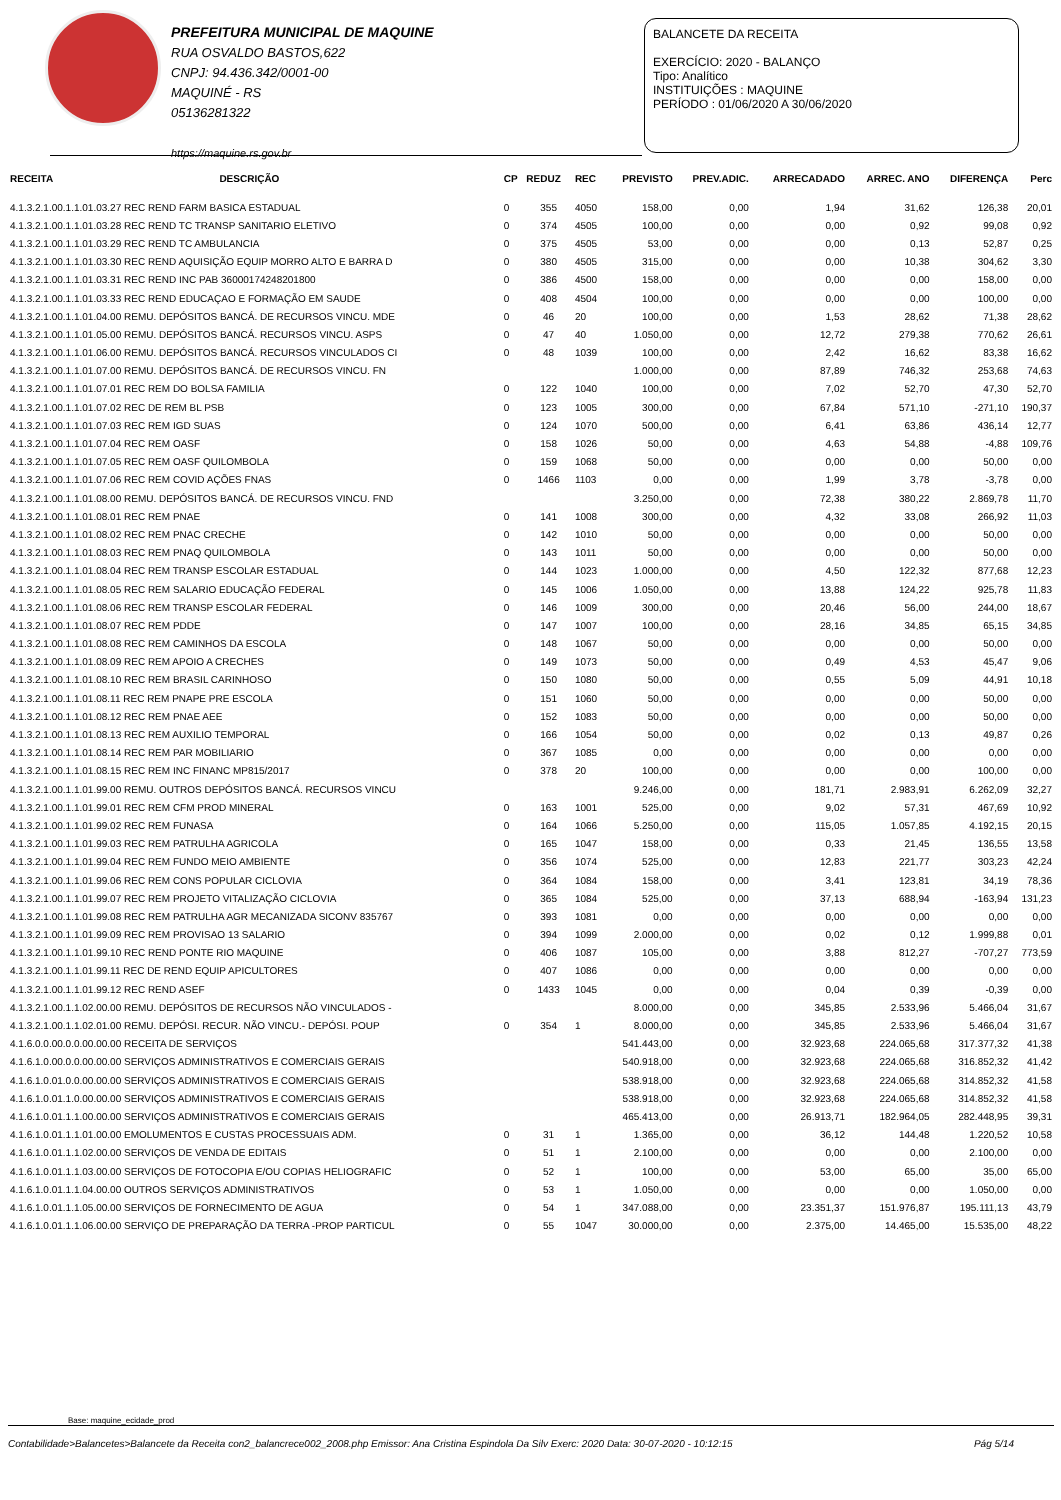PREFEITURA MUNICIPAL DE MAQUINE
RUA OSVALDO BASTOS,622
CNPJ: 94.436.342/0001-00
MAQUINÉ - RS
05136281322
https://maquine.rs.gov.br
BALANCETE DA RECEITA
EXERCÍCIO: 2020 - BALANÇO
Tipo: Analítico
INSTITUIÇÕES : MAQUINE
PERÍODO : 01/06/2020 A 30/06/2020
| RECEITA | DESCRIÇÃO | CP | REDUZ | REC | PREVISTO | PREV.ADIC. | ARRECADADO | ARREC. ANO | DIFERENÇA | Perc |
| --- | --- | --- | --- | --- | --- | --- | --- | --- | --- | --- |
| 4.1.3.2.1.00.1.1.01.03.27 REC REND FARM BASICA ESTADUAL | | 0 | 355 | 4050 | 158,00 | 0,00 | 1,94 | 31,62 | 126,38 | 20,01 |
| 4.1.3.2.1.00.1.1.01.03.28 REC REND TC TRANSP SANITARIO ELETIVO | | 0 | 374 | 4505 | 100,00 | 0,00 | 0,00 | 0,92 | 99,08 | 0,92 |
| 4.1.3.2.1.00.1.1.01.03.29 REC REND TC AMBULANCIA | | 0 | 375 | 4505 | 53,00 | 0,00 | 0,00 | 0,13 | 52,87 | 0,25 |
| 4.1.3.2.1.00.1.1.01.03.30 REC REND AQUISIÇÃO EQUIP MORRO ALTO E BARRA D | | 0 | 380 | 4505 | 315,00 | 0,00 | 0,00 | 10,38 | 304,62 | 3,30 |
| 4.1.3.2.1.00.1.1.01.03.31 REC REND INC PAB 36000174248201800 | | 0 | 386 | 4500 | 158,00 | 0,00 | 0,00 | 0,00 | 158,00 | 0,00 |
| 4.1.3.2.1.00.1.1.01.03.33 REC REND EDUCAÇAO E FORMAÇÃO EM SAUDE | | 0 | 408 | 4504 | 100,00 | 0,00 | 0,00 | 0,00 | 100,00 | 0,00 |
| 4.1.3.2.1.00.1.1.01.04.00 REMU. DEPÓSITOS BANCÁ. DE RECURSOS VINCU. MDE | | 0 | 46 | 20 | 100,00 | 0,00 | 1,53 | 28,62 | 71,38 | 28,62 |
| 4.1.3.2.1.00.1.1.01.05.00 REMU. DEPÓSITOS BANCÁ. RECURSOS VINCU. ASPS | | 0 | 47 | 40 | 1.050,00 | 0,00 | 12,72 | 279,38 | 770,62 | 26,61 |
| 4.1.3.2.1.00.1.1.01.06.00 REMU. DEPÓSITOS BANCÁ. RECURSOS VINCULADOS CI | | 0 | 48 | 1039 | 100,00 | 0,00 | 2,42 | 16,62 | 83,38 | 16,62 |
| 4.1.3.2.1.00.1.1.01.07.00 REMU. DEPÓSITOS BANCÁ. DE RECURSOS VINCU. FN | | | | | 1.000,00 | 0,00 | 87,89 | 746,32 | 253,68 | 74,63 |
| 4.1.3.2.1.00.1.1.01.07.01 REC REM DO BOLSA FAMILIA | | 0 | 122 | 1040 | 100,00 | 0,00 | 7,02 | 52,70 | 47,30 | 52,70 |
| 4.1.3.2.1.00.1.1.01.07.02 REC DE REM BL PSB | | 0 | 123 | 1005 | 300,00 | 0,00 | 67,84 | 571,10 | -271,10 | 190,37 |
| 4.1.3.2.1.00.1.1.01.07.03 REC REM IGD SUAS | | 0 | 124 | 1070 | 500,00 | 0,00 | 6,41 | 63,86 | 436,14 | 12,77 |
| 4.1.3.2.1.00.1.1.01.07.04 REC REM OASF | | 0 | 158 | 1026 | 50,00 | 0,00 | 4,63 | 54,88 | -4,88 | 109,76 |
| 4.1.3.2.1.00.1.1.01.07.05 REC REM OASF QUILOMBOLA | | 0 | 159 | 1068 | 50,00 | 0,00 | 0,00 | 0,00 | 50,00 | 0,00 |
| 4.1.3.2.1.00.1.1.01.07.06 REC REM COVID AÇÕES FNAS | | 0 | 1466 | 1103 | 0,00 | 0,00 | 1,99 | 3,78 | -3,78 | 0,00 |
| 4.1.3.2.1.00.1.1.01.08.00 REMU. DEPÓSITOS BANCÁ. DE RECURSOS VINCU. FND | | | | | 3.250,00 | 0,00 | 72,38 | 380,22 | 2.869,78 | 11,70 |
| 4.1.3.2.1.00.1.1.01.08.01 REC REM PNAE | | 0 | 141 | 1008 | 300,00 | 0,00 | 4,32 | 33,08 | 266,92 | 11,03 |
| 4.1.3.2.1.00.1.1.01.08.02 REC REM PNAC CRECHE | | 0 | 142 | 1010 | 50,00 | 0,00 | 0,00 | 0,00 | 50,00 | 0,00 |
| 4.1.3.2.1.00.1.1.01.08.03 REC REM PNAQ QUILOMBOLA | | 0 | 143 | 1011 | 50,00 | 0,00 | 0,00 | 0,00 | 50,00 | 0,00 |
| 4.1.3.2.1.00.1.1.01.08.04 REC REM TRANSP ESCOLAR ESTADUAL | | 0 | 144 | 1023 | 1.000,00 | 0,00 | 4,50 | 122,32 | 877,68 | 12,23 |
| 4.1.3.2.1.00.1.1.01.08.05 REC REM SALARIO EDUCAÇÃO FEDERAL | | 0 | 145 | 1006 | 1.050,00 | 0,00 | 13,88 | 124,22 | 925,78 | 11,83 |
| 4.1.3.2.1.00.1.1.01.08.06 REC REM TRANSP ESCOLAR FEDERAL | | 0 | 146 | 1009 | 300,00 | 0,00 | 20,46 | 56,00 | 244,00 | 18,67 |
| 4.1.3.2.1.00.1.1.01.08.07 REC REM PDDE | | 0 | 147 | 1007 | 100,00 | 0,00 | 28,16 | 34,85 | 65,15 | 34,85 |
| 4.1.3.2.1.00.1.1.01.08.08 REC REM CAMINHOS DA ESCOLA | | 0 | 148 | 1067 | 50,00 | 0,00 | 0,00 | 0,00 | 50,00 | 0,00 |
| 4.1.3.2.1.00.1.1.01.08.09 REC REM APOIO A CRECHES | | 0 | 149 | 1073 | 50,00 | 0,00 | 0,49 | 4,53 | 45,47 | 9,06 |
| 4.1.3.2.1.00.1.1.01.08.10 REC REM BRASIL CARINHOSO | | 0 | 150 | 1080 | 50,00 | 0,00 | 0,55 | 5,09 | 44,91 | 10,18 |
| 4.1.3.2.1.00.1.1.01.08.11 REC REM PNAPE PRE ESCOLA | | 0 | 151 | 1060 | 50,00 | 0,00 | 0,00 | 0,00 | 50,00 | 0,00 |
| 4.1.3.2.1.00.1.1.01.08.12 REC REM PNAE AEE | | 0 | 152 | 1083 | 50,00 | 0,00 | 0,00 | 0,00 | 50,00 | 0,00 |
| 4.1.3.2.1.00.1.1.01.08.13 REC REM AUXILIO TEMPORAL | | 0 | 166 | 1054 | 50,00 | 0,00 | 0,02 | 0,13 | 49,87 | 0,26 |
| 4.1.3.2.1.00.1.1.01.08.14 REC REM PAR MOBILIARIO | | 0 | 367 | 1085 | 0,00 | 0,00 | 0,00 | 0,00 | 0,00 | 0,00 |
| 4.1.3.2.1.00.1.1.01.08.15 REC REM INC FINANC MP815/2017 | | 0 | 378 | 20 | 100,00 | 0,00 | 0,00 | 0,00 | 100,00 | 0,00 |
| 4.1.3.2.1.00.1.1.01.99.00 REMU. OUTROS DEPÓSITOS BANCÁ. RECURSOS VINCU | | | | | 9.246,00 | 0,00 | 181,71 | 2.983,91 | 6.262,09 | 32,27 |
| 4.1.3.2.1.00.1.1.01.99.01 REC REM CFM PROD MINERAL | | 0 | 163 | 1001 | 525,00 | 0,00 | 9,02 | 57,31 | 467,69 | 10,92 |
| 4.1.3.2.1.00.1.1.01.99.02 REC REM FUNASA | | 0 | 164 | 1066 | 5.250,00 | 0,00 | 115,05 | 1.057,85 | 4.192,15 | 20,15 |
| 4.1.3.2.1.00.1.1.01.99.03 REC REM PATRULHA AGRICOLA | | 0 | 165 | 1047 | 158,00 | 0,00 | 0,33 | 21,45 | 136,55 | 13,58 |
| 4.1.3.2.1.00.1.1.01.99.04 REC REM FUNDO MEIO AMBIENTE | | 0 | 356 | 1074 | 525,00 | 0,00 | 12,83 | 221,77 | 303,23 | 42,24 |
| 4.1.3.2.1.00.1.1.01.99.06 REC REM CONS POPULAR CICLOVIA | | 0 | 364 | 1084 | 158,00 | 0,00 | 3,41 | 123,81 | 34,19 | 78,36 |
| 4.1.3.2.1.00.1.1.01.99.07 REC REM PROJETO VITALIZAÇÃO CICLOVIA | | 0 | 365 | 1084 | 525,00 | 0,00 | 37,13 | 688,94 | -163,94 | 131,23 |
| 4.1.3.2.1.00.1.1.01.99.08 REC REM PATRULHA AGR MECANIZADA SICONV 835767 | | 0 | 393 | 1081 | 0,00 | 0,00 | 0,00 | 0,00 | 0,00 | 0,00 |
| 4.1.3.2.1.00.1.1.01.99.09 REC REM PROVISAO 13 SALARIO | | 0 | 394 | 1099 | 2.000,00 | 0,00 | 0,02 | 0,12 | 1.999,88 | 0,01 |
| 4.1.3.2.1.00.1.1.01.99.10 REC REND PONTE RIO MAQUINE | | 0 | 406 | 1087 | 105,00 | 0,00 | 3,88 | 812,27 | -707,27 | 773,59 |
| 4.1.3.2.1.00.1.1.01.99.11 REC DE REND EQUIP APICULTORES | | 0 | 407 | 1086 | 0,00 | 0,00 | 0,00 | 0,00 | 0,00 | 0,00 |
| 4.1.3.2.1.00.1.1.01.99.12 REC REND ASEF | | 0 | 1433 | 1045 | 0,00 | 0,00 | 0,04 | 0,39 | -0,39 | 0,00 |
| 4.1.3.2.1.00.1.1.02.00.00 REMU. DEPÓSITOS DE RECURSOS NÃO VINCULADOS - | | | | | 8.000,00 | 0,00 | 345,85 | 2.533,96 | 5.466,04 | 31,67 |
| 4.1.3.2.1.00.1.1.02.01.00 REMU. DEPÓSI. RECUR. NÃO VINCU.- DEPÓSI. POUP | | 0 | 354 | 1 | 8.000,00 | 0,00 | 345,85 | 2.533,96 | 5.466,04 | 31,67 |
| 4.1.6.0.0.00.0.0.00.00.00 RECEITA DE SERVIÇOS | | | | | 541.443,00 | 0,00 | 32.923,68 | 224.065,68 | 317.377,32 | 41,38 |
| 4.1.6.1.0.00.0.0.00.00.00 SERVIÇOS ADMINISTRATIVOS E COMERCIAIS GERAIS | | | | | 540.918,00 | 0,00 | 32.923,68 | 224.065,68 | 316.852,32 | 41,42 |
| 4.1.6.1.0.01.0.0.00.00.00 SERVIÇOS ADMINISTRATIVOS E COMERCIAIS GERAIS | | | | | 538.918,00 | 0,00 | 32.923,68 | 224.065,68 | 314.852,32 | 41,58 |
| 4.1.6.1.0.01.1.0.00.00.00 SERVIÇOS ADMINISTRATIVOS E COMERCIAIS GERAIS | | | | | 538.918,00 | 0,00 | 32.923,68 | 224.065,68 | 314.852,32 | 41,58 |
| 4.1.6.1.0.01.1.1.00.00.00 SERVIÇOS ADMINISTRATIVOS E COMERCIAIS GERAIS | | | | | 465.413,00 | 0,00 | 26.913,71 | 182.964,05 | 282.448,95 | 39,31 |
| 4.1.6.1.0.01.1.1.01.00.00 EMOLUMENTOS E CUSTAS PROCESSUAIS ADM. | | 0 | 31 | 1 | 1.365,00 | 0,00 | 36,12 | 144,48 | 1.220,52 | 10,58 |
| 4.1.6.1.0.01.1.1.02.00.00 SERVIÇOS DE VENDA DE EDITAIS | | 0 | 51 | 1 | 2.100,00 | 0,00 | 0,00 | 0,00 | 2.100,00 | 0,00 |
| 4.1.6.1.0.01.1.1.03.00.00 SERVIÇOS DE FOTOCOPIA E/OU COPIAS HELIOGRAFIC | | 0 | 52 | 1 | 100,00 | 0,00 | 53,00 | 65,00 | 35,00 | 65,00 |
| 4.1.6.1.0.01.1.1.04.00.00 OUTROS SERVIÇOS ADMINISTRATIVOS | | 0 | 53 | 1 | 1.050,00 | 0,00 | 0,00 | 0,00 | 1.050,00 | 0,00 |
| 4.1.6.1.0.01.1.1.05.00.00 SERVIÇOS DE FORNECIMENTO DE AGUA | | 0 | 54 | 1 | 347.088,00 | 0,00 | 23.351,37 | 151.976,87 | 195.111,13 | 43,79 |
| 4.1.6.1.0.01.1.1.06.00.00 SERVIÇO DE PREPARAÇÃO DA TERRA -PROP PARTICUL | | 0 | 55 | 1047 | 30.000,00 | 0,00 | 2.375,00 | 14.465,00 | 15.535,00 | 48,22 |
Base: maquine_ecidade_prod
Contabilidade>Balancetes>Balancete da Receita con2_balancrece002_2008.php Emissor: Ana Cristina Espindola Da Silv Exerc: 2020 Data: 30-07-2020 - 10:12:15 Pág 5/14